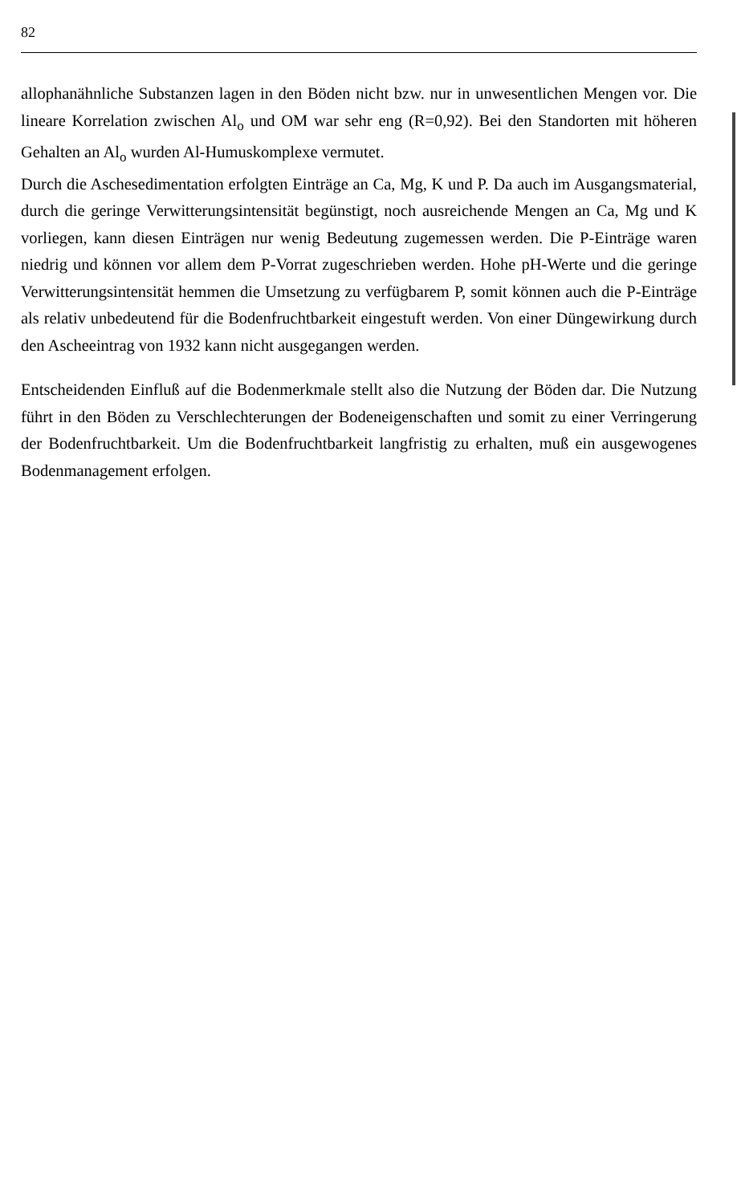82
allophanähnliche Substanzen lagen in den Böden nicht bzw. nur in unwesentlichen Mengen vor. Die lineare Korrelation zwischen Al<sub>o</sub> und OM war sehr eng (R=0,92). Bei den Standorten mit höheren Gehalten an Al<sub>o</sub> wurden Al-Humuskomplexe vermutet.
Durch die Aschesedimentation erfolgten Einträge an Ca, Mg, K und P. Da auch im Ausgangsmaterial, durch die geringe Verwitterungsintensität begünstigt, noch ausreichende Mengen an Ca, Mg und K vorliegen, kann diesen Einträgen nur wenig Bedeutung zugemessen werden. Die P-Einträge waren niedrig und können vor allem dem P-Vorrat zugeschrieben werden. Hohe pH-Werte und die geringe Verwitterungsintensität hemmen die Umsetzung zu verfügbarem P, somit können auch die P-Einträge als relativ unbedeutend für die Bodenfruchtbarkeit eingestuft werden. Von einer Düngewirkung durch den Ascheeintrag von 1932 kann nicht ausgegangen werden.
Entscheidenden Einfluß auf die Bodenmerkmale stellt also die Nutzung der Böden dar. Die Nutzung führt in den Böden zu Verschlechterungen der Bodeneigenschaften und somit zu einer Verringerung der Bodenfruchtbarkeit. Um die Bodenfruchtbarkeit langfristig zu erhalten, muß ein ausgewogenes Bodenmanagement erfolgen.